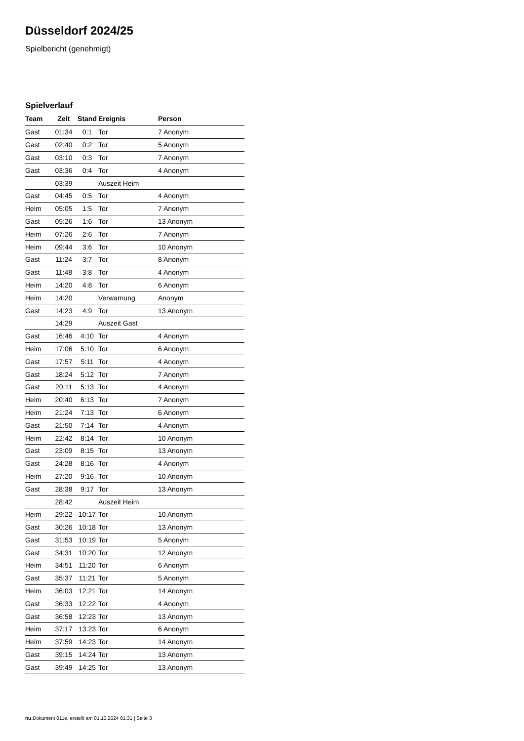Düsseldorf 2024/25
Spielbericht (genehmigt)
Spielverlauf
| Team | Zeit | Stand | Ereignis | Person |
| --- | --- | --- | --- | --- |
| Gast | 01:34 | 0:1 | Tor | 7 Anonym |
| Gast | 02:40 | 0:2 | Tor | 5 Anonym |
| Gast | 03:10 | 0:3 | Tor | 7 Anonym |
| Gast | 03:36 | 0:4 | Tor | 4 Anonym |
| | 03:39 | | Auszeit Heim | |
| Gast | 04:45 | 0:5 | Tor | 4 Anonym |
| Heim | 05:05 | 1:5 | Tor | 7 Anonym |
| Gast | 05:26 | 1:6 | Tor | 13 Anonym |
| Heim | 07:26 | 2:6 | Tor | 7 Anonym |
| Heim | 09:44 | 3:6 | Tor | 10 Anonym |
| Gast | 11:24 | 3:7 | Tor | 8 Anonym |
| Gast | 11:48 | 3:8 | Tor | 4 Anonym |
| Heim | 14:20 | 4:8 | Tor | 6 Anonym |
| Heim | 14:20 | | Verwarnung | Anonym |
| Gast | 14:23 | 4:9 | Tor | 13 Anonym |
| | 14:29 | | Auszeit Gast | |
| Gast | 16:46 | 4:10 | Tor | 4 Anonym |
| Heim | 17:06 | 5:10 | Tor | 6 Anonym |
| Gast | 17:57 | 5:11 | Tor | 4 Anonym |
| Gast | 18:24 | 5:12 | Tor | 7 Anonym |
| Gast | 20:11 | 5:13 | Tor | 4 Anonym |
| Heim | 20:40 | 6:13 | Tor | 7 Anonym |
| Heim | 21:24 | 7:13 | Tor | 6 Anonym |
| Gast | 21:50 | 7:14 | Tor | 4 Anonym |
| Heim | 22:42 | 8:14 | Tor | 10 Anonym |
| Gast | 23:09 | 8:15 | Tor | 13 Anonym |
| Gast | 24:28 | 8:16 | Tor | 4 Anonym |
| Heim | 27:20 | 9:16 | Tor | 10 Anonym |
| Gast | 28:38 | 9:17 | Tor | 13 Anonym |
| | 28:42 | | Auszeit Heim | |
| Heim | 29:22 | 10:17 | Tor | 10 Anonym |
| Gast | 30:26 | 10:18 | Tor | 13 Anonym |
| Gast | 31:53 | 10:19 | Tor | 5 Anonym |
| Gast | 34:31 | 10:20 | Tor | 12 Anonym |
| Heim | 34:51 | 11:20 | Tor | 6 Anonym |
| Gast | 35:37 | 11:21 | Tor | 5 Anonym |
| Heim | 36:03 | 12:21 | Tor | 14 Anonym |
| Gast | 36:33 | 12:22 | Tor | 4 Anonym |
| Gast | 36:58 | 12:23 | Tor | 13 Anonym |
| Heim | 37:17 | 13:23 | Tor | 6 Anonym |
| Heim | 37:59 | 14:23 | Tor | 14 Anonym |
| Gast | 39:15 | 14:24 | Tor | 13 Anonym |
| Gast | 39:49 | 14:25 | Tor | 13 Anonym |
nu.Dokument 011e, erstellt am 01.10.2024 01:31 | Seite 3